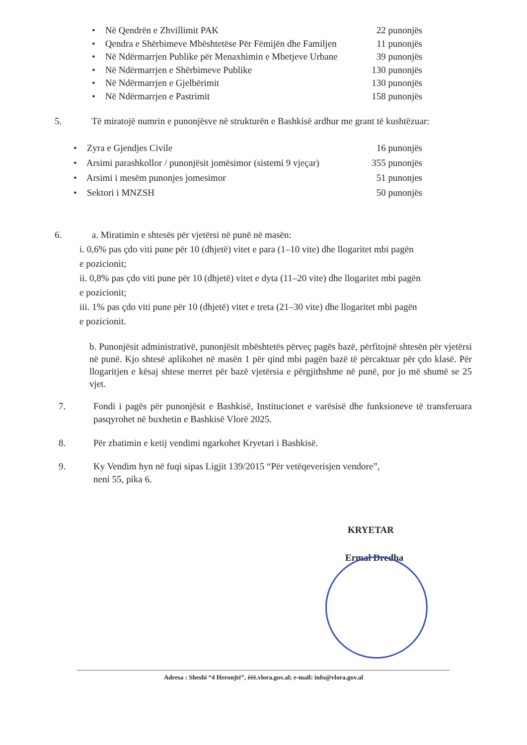• Në Qendrën e Zhvillimit PAK 22 punonjës
• Qendra e Shërbimeve Mbështetëse Për Fëmijën dhe Familjen 11 punonjës
• Në Ndërmarrjen Publike për Menaxhimin e Mbetjeve Urbane 39 punonjës
• Në Ndërmarrjen e Shërbimeve Publike 130 punonjës
• Në Ndërmarrjen e Gjelbërimit 130 punonjës
• Në Ndërmarrjen e Pastrimit 158 punonjës
5. Të miratojë numrin e punonjësve në strukturën e Bashkisë ardhur me grant të kushtëzuar:
• Zyra e Gjendjes Civile 16 punonjës
• Arsimi parashkollor / punonjësit jomësimor (sistemi 9 vjeçar) 355 punonjës
• Arsimi i mesëm punonjes jomesimor 51 punonjes
• Sektori i MNZSH 50 punonjës
6. a. Miratimin e shtesës për vjetërsi në punë në masën:
i. 0,6% pas çdo viti pune për 10 (dhjetë) vitet e para (1–10 vite) dhe llogaritet mbi pagën
e pozicionit;
ii. 0,8% pas çdo viti pune për 10 (dhjetë) vitet e dyta (11–20 vite) dhe llogaritet mbi pagën
e pozicionit;
iii. 1% pas çdo viti pune për 10 (dhjetë) vitet e treta (21–30 vite) dhe llogaritet mbi pagën
e pozicionit.
b. Punonjësit administrativë, punonjësit mbështetës përveç pagës bazë, përfitojnë shtesën për vjetërsi në punë. Kjo shtesë aplikohet në masën 1 për qind mbi pagën bazë të përcaktuar për çdo klasë. Për llogaritjen e kësaj shtese merret për bazë vjetërsia e përgjithshme në punë, por jo më shumë se 25 vjet.
7. Fondi i pagës për punonjësit e Bashkisë, Institucionet e varësisë dhe funksioneve të transferuara pasqyrohet në buxhetin e Bashkisë Vlorë 2025.
8. Për zbatimin e ketij vendimi ngarkohet Kryetari i Bashkisë.
9. Ky Vendim hyn në fuqi sipas Ligjit 139/2015 “Për vetëqeverisjen vendore”,
neni 55, pika 6.
KRYETAR
Ermal Dredha
Adresa : Sheshi “4 Heronjtë”, ëëë.vlora.gov.al; e-mail: info@vlora.gov.al